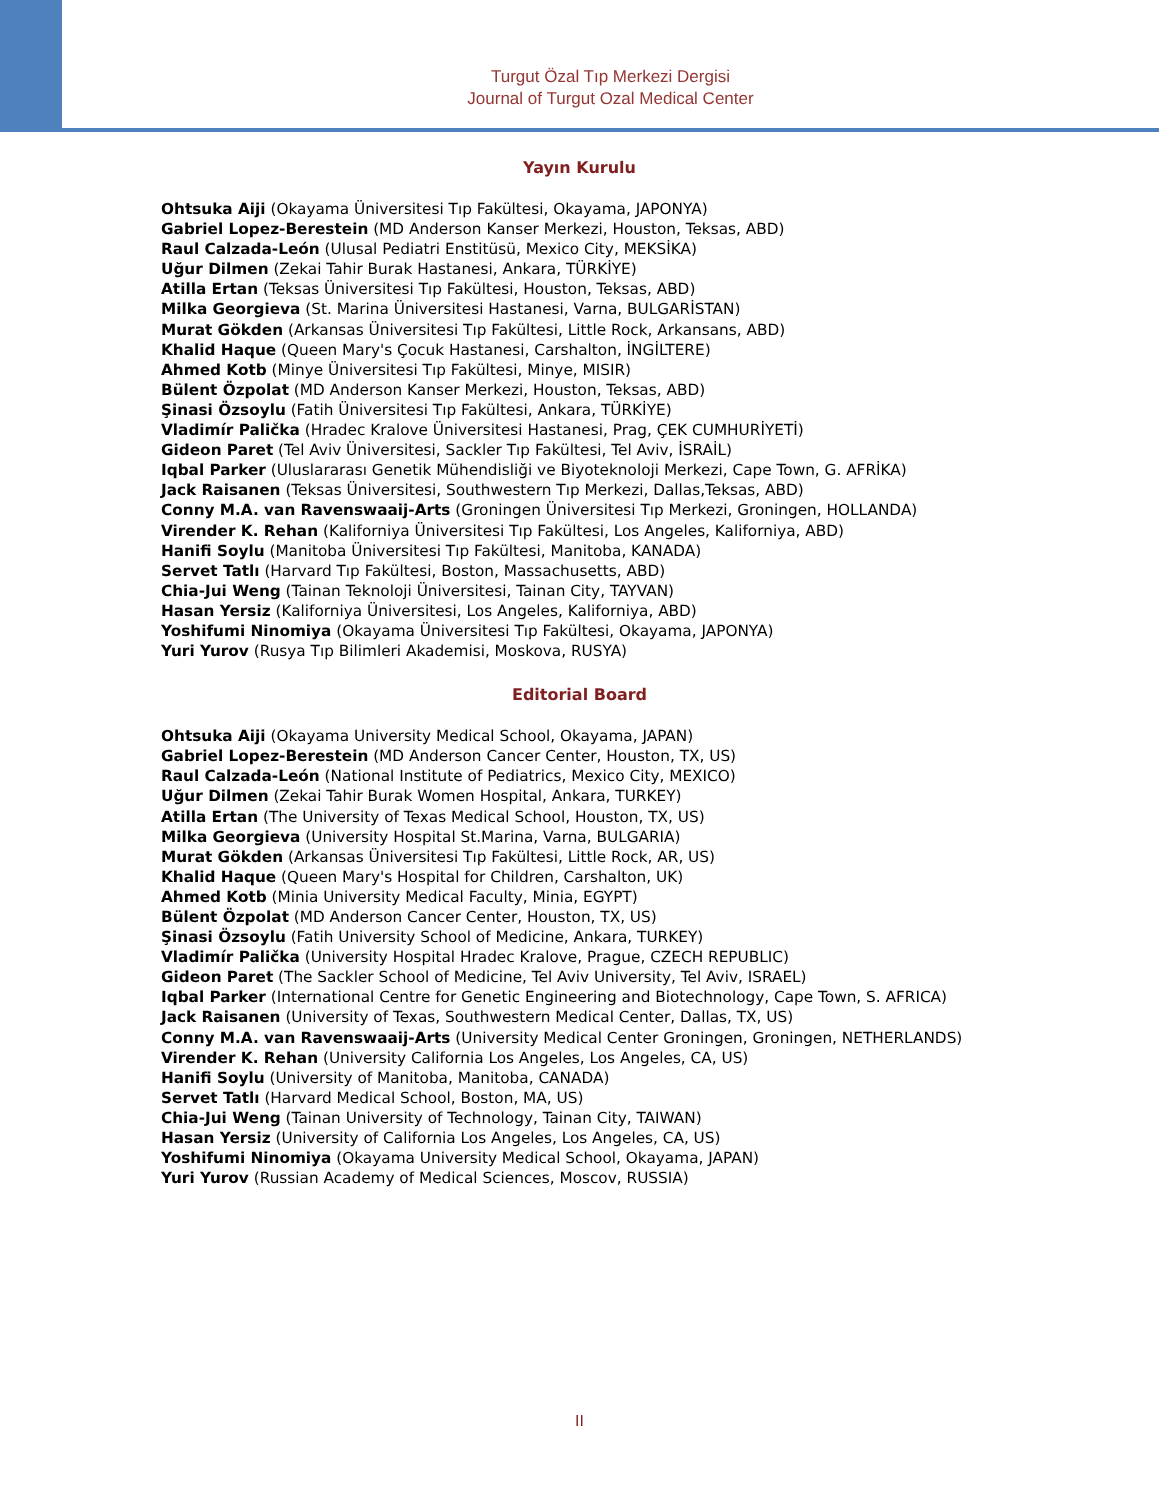Turgut Özal Tıp Merkezi Dergisi
Journal of Turgut Ozal Medical Center
Yayın Kurulu
Ohtsuka Aiji (Okayama Üniversitesi Tıp Fakültesi, Okayama, JAPONYA)
Gabriel Lopez-Berestein (MD Anderson Kanser Merkezi, Houston, Teksas, ABD)
Raul Calzada-León (Ulusal Pediatri Enstitüsü, Mexico City, MEKSİKA)
Uğur Dilmen (Zekai Tahir Burak Hastanesi, Ankara, TÜRKİYE)
Atilla Ertan (Teksas Üniversitesi Tıp Fakültesi, Houston, Teksas, ABD)
Milka Georgieva (St. Marina Üniversitesi Hastanesi, Varna, BULGARİSTAN)
Murat Gökden (Arkansas Üniversitesi Tıp Fakültesi, Little Rock, Arkansans, ABD)
Khalid Haque (Queen Mary's Çocuk Hastanesi, Carshalton, İNGİLTERE)
Ahmed Kotb (Minye Üniversitesi Tıp Fakültesi, Minye, MISIR)
Bülent Özpolat (MD Anderson Kanser Merkezi, Houston, Teksas, ABD)
Şinasi Özsoylu (Fatih Üniversitesi Tıp Fakültesi, Ankara, TÜRKİYE)
Vladimír Palička (Hradec Kralove Üniversitesi Hastanesi, Prag, ÇEK CUMHURİYETİ)
Gideon Paret (Tel Aviv Üniversitesi, Sackler Tıp Fakültesi, Tel Aviv, İSRAİL)
Iqbal Parker (Uluslararası Genetik Mühendisliği ve Biyoteknoloji Merkezi, Cape Town, G. AFRİKA)
Jack Raisanen (Teksas Üniversitesi, Southwestern Tıp Merkezi, Dallas,Teksas, ABD)
Conny M.A. van Ravenswaaij-Arts (Groningen Üniversitesi Tıp Merkezi, Groningen, HOLLANDA)
Virender K. Rehan (Kaliforniya Üniversitesi Tıp Fakültesi, Los Angeles, Kaliforniya, ABD)
Hanifi Soylu (Manitoba Üniversitesi Tıp Fakültesi, Manitoba, KANADA)
Servet Tatlı (Harvard Tıp Fakültesi, Boston, Massachusetts, ABD)
Chia-Jui Weng (Tainan Teknoloji Üniversitesi, Tainan City, TAYVAN)
Hasan Yersiz (Kaliforniya Üniversitesi, Los Angeles, Kaliforniya, ABD)
Yoshifumi Ninomiya (Okayama Üniversitesi Tıp Fakültesi, Okayama, JAPONYA)
Yuri Yurov (Rusya Tıp Bilimleri Akademisi, Moskova, RUSYA)
Editorial Board
Ohtsuka Aiji (Okayama University Medical School, Okayama, JAPAN)
Gabriel Lopez-Berestein (MD Anderson Cancer Center, Houston, TX, US)
Raul Calzada-León (National Institute of Pediatrics, Mexico City, MEXICO)
Uğur Dilmen (Zekai Tahir Burak Women Hospital, Ankara, TURKEY)
Atilla Ertan (The University of Texas Medical School, Houston, TX, US)
Milka Georgieva (University Hospital St.Marina, Varna, BULGARIA)
Murat Gökden (Arkansas Üniversitesi Tıp Fakültesi, Little Rock, AR, US)
Khalid Haque (Queen Mary's Hospital for Children, Carshalton, UK)
Ahmed Kotb (Minia University Medical Faculty, Minia, EGYPT)
Bülent Özpolat (MD Anderson Cancer Center, Houston, TX, US)
Şinasi Özsoylu (Fatih University School of Medicine, Ankara, TURKEY)
Vladimír Palička (University Hospital Hradec Kralove, Prague, CZECH REPUBLIC)
Gideon Paret (The Sackler School of Medicine, Tel Aviv University, Tel Aviv, ISRAEL)
Iqbal Parker (International Centre for Genetic Engineering and Biotechnology, Cape Town, S. AFRICA)
Jack Raisanen (University of Texas, Southwestern Medical Center, Dallas, TX, US)
Conny M.A. van Ravenswaaij-Arts (University Medical Center Groningen, Groningen, NETHERLANDS)
Virender K. Rehan (University California Los Angeles, Los Angeles, CA, US)
Hanifi Soylu (University of Manitoba, Manitoba, CANADA)
Servet Tatlı (Harvard Medical School, Boston, MA, US)
Chia-Jui Weng (Tainan University of Technology, Tainan City, TAIWAN)
Hasan Yersiz (University of California Los Angeles, Los Angeles, CA, US)
Yoshifumi Ninomiya (Okayama University Medical School, Okayama, JAPAN)
Yuri Yurov (Russian Academy of Medical Sciences, Moscov, RUSSIA)
II